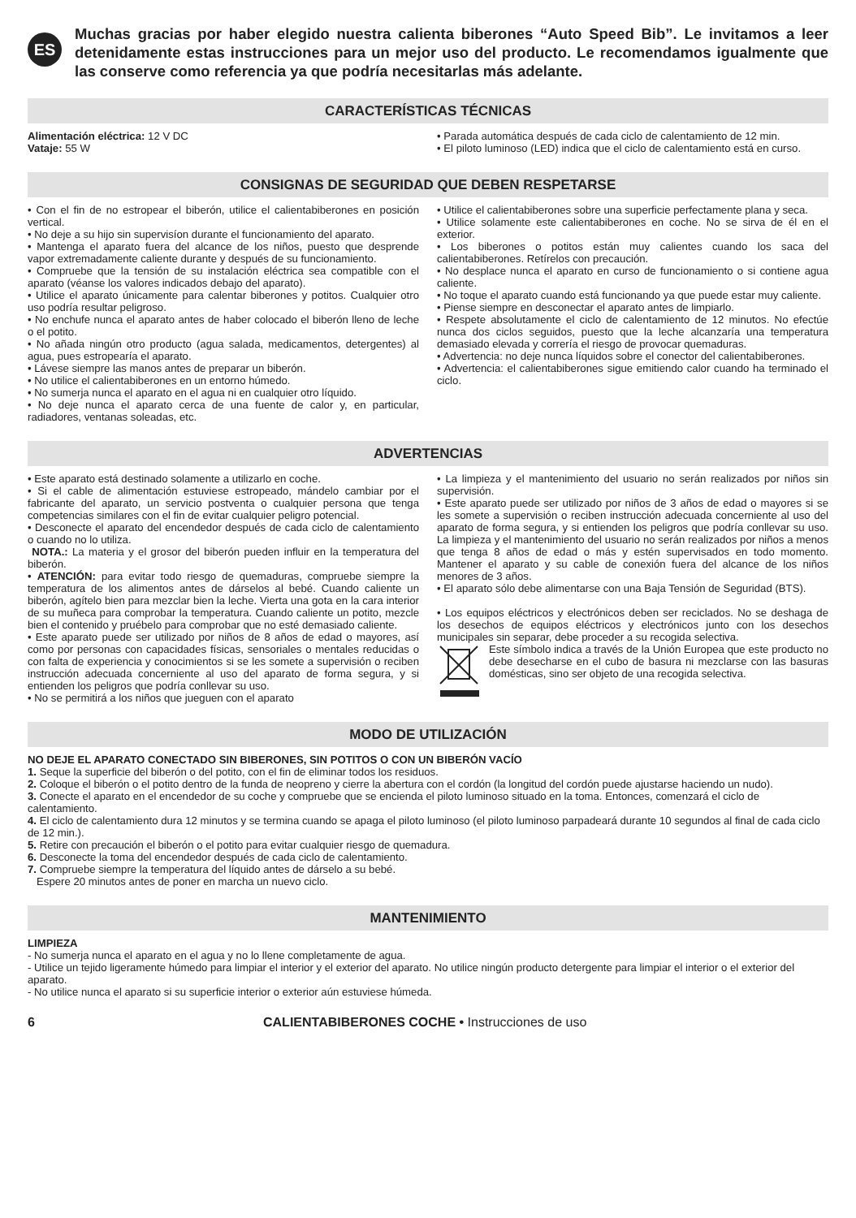ES
Muchas gracias por haber elegido nuestra calienta biberones “Auto Speed Bib”. Le invitamos a leer detenidamente estas instrucciones para un mejor uso del producto. Le recomendamos igualmente que las conserve como referencia ya que podría necesitarlas más adelante.
CARACTERÍSTICAS TÉCNICAS
Alimentación eléctrica: 12 V DC
Vataje: 55 W
• Parada automática después de cada ciclo de calentamiento de 12 min.
• El piloto luminoso (LED) indica que el ciclo de calentamiento está en curso.
CONSIGNAS DE SEGURIDAD QUE DEBEN RESPETARSE
• Con el fin de no estropear el biberón, utilice el calientabiberones en posición vertical.
• No deje a su hijo sin supervisíon durante el funcionamiento del aparato.
• Mantenga el aparato fuera del alcance de los niños, puesto que desprende vapor extremadamente caliente durante y después de su funcionamiento.
• Compruebe que la tensión de su instalación eléctrica sea compatible con el aparato (véanse los valores indicados debajo del aparato).
• Utilice el aparato únicamente para calentar biberones y potitos. Cualquier otro uso podría resultar peligroso.
• No enchufe nunca el aparato antes de haber colocado el biberón lleno de leche o el potito.
• No añada ningún otro producto (agua salada, medicamentos, detergentes) al agua, pues estropearía el aparato.
• Lávese siempre las manos antes de preparar un biberón.
• No utilice el calientabiberones en un entorno húmedo.
• No sumerja nunca el aparato en el agua ni en cualquier otro líquido.
• No deje nunca el aparato cerca de una fuente de calor y, en particular, radiadores, ventanas soleadas, etc.
• Utilice el calientabiberones sobre una superficie perfectamente plana y seca.
• Utilice solamente este calientabiberones en coche. No se sirva de él en el exterior.
• Los biberones o potitos están muy calientes cuando los saca del calientabiberones. Retírelos con precaución.
• No desplace nunca el aparato en curso de funcionamiento o si contiene agua caliente.
• No toque el aparato cuando está funcionando ya que puede estar muy caliente.
• Piense siempre en desconectar el aparato antes de limpiarlo.
• Respete absolutamente el ciclo de calentamiento de 12 minutos. No efectúe nunca dos ciclos seguidos, puesto que la leche alcanzaría una temperatura demasiado elevada y correría el riesgo de provocar quemaduras.
• Advertencia: no deje nunca líquidos sobre el conector del calientabiberones.
• Advertencia: el calientabiberones sigue emitiendo calor cuando ha terminado el ciclo.
ADVERTENCIAS
• Este aparato está destinado solamente a utilizarlo en coche.
• Si el cable de alimentación estuviese estropeado, mándelo cambiar por el fabricante del aparato, un servicio postventa o cualquier persona que tenga competencias similares con el fin de evitar cualquier peligro potencial.
• Desconecte el aparato del encendedor después de cada ciclo de calentamiento o cuando no lo utiliza.
NOTA.: La materia y el grosor del biberón pueden influir en la temperatura del biberón.
• ATENCIÓN: para evitar todo riesgo de quemaduras, compruebe siempre la temperatura de los alimentos antes de dárselos al bebé. Cuando caliente un biberón, agítelo bien para mezclar bien la leche. Vierta una gota en la cara interior de su muñeca para comprobar la temperatura. Cuando caliente un potito, mezcle bien el contenido y pruébelo para comprobar que no esté demasiado caliente.
• Este aparato puede ser utilizado por niños de 8 años de edad o mayores, así como por personas con capacidades físicas, sensoriales o mentales reducidas o con falta de experiencia y conocimientos si se les somete a supervisión o reciben instrucción adecuada concerniente al uso del aparato de forma segura, y si entienden los peligros que podría conllevar su uso.
• No se permitirá a los niños que jueguen con el aparato
• La limpieza y el mantenimiento del usuario no serán realizados por niños sin supervisión.
• Este aparato puede ser utilizado por niños de 3 años de edad o mayores si se les somete a supervisión o reciben instrucción adecuada concerniente al uso del aparato de forma segura, y si entienden los peligros que podría conllevar su uso. La limpieza y el mantenimiento del usuario no serán realizados por niños a menos que tenga 8 años de edad o más y estén supervisados en todo momento. Mantener el aparato y su cable de conexión fuera del alcance de los niños menores de 3 años.
• El aparato sólo debe alimentarse con una Baja Tensión de Seguridad (BTS).
• Los equipos eléctricos y electrónicos deben ser reciclados. No se deshaga de los desechos de equipos eléctricos y electrónicos junto con los desechos municipales sin separar, debe proceder a su recogida selectiva.
Este símbolo indica a través de la Unión Europea que este producto no debe desecharse en el cubo de basura ni mezclarse con las basuras domésticas, sino ser objeto de una recogida selectiva.
MODO DE UTILIZACIÓN
NO DEJE EL APARATO CONECTADO SIN BIBERONES, SIN POTITOS O CON UN BIBERÓN VACÍO
1. Seque la superficie del biberón o del potito, con el fin de eliminar todos los residuos.
2. Coloque el biberón o el potito dentro de la funda de neopreno y cierre la abertura con el cordón (la longitud del cordón puede ajustarse haciendo un nudo).
3. Conecte el aparato en el encendedor de su coche y compruebe que se encienda el piloto luminoso situado en la toma. Entonces, comenzará el ciclo de calentamiento.
4. El ciclo de calentamiento dura 12 minutos y se termina cuando se apaga el piloto luminoso (el piloto luminoso parpadeará durante 10 segundos al final de cada ciclo de 12 min.).
5. Retire con precaución el biberón o el potito para evitar cualquier riesgo de quemadura.
6. Desconecte la toma del encendedor después de cada ciclo de calentamiento.
7. Compruebe siempre la temperatura del líquido antes de dárselo a su bebé.
Espere 20 minutos antes de poner en marcha un nuevo ciclo.
MANTENIMIENTO
LIMPIEZA
- No sumerja nunca el aparato en el agua y no lo llene completamente de agua.
- Utilice un tejido ligeramente húmedo para limpiar el interior y el exterior del aparato. No utilice ningún producto detergente para limpiar el interior o el exterior del aparato.
- No utilice nunca el aparato si su superficie interior o exterior aún estuviese húmeda.
6 CALIENTABIBERONES COCHE • Instrucciones de uso